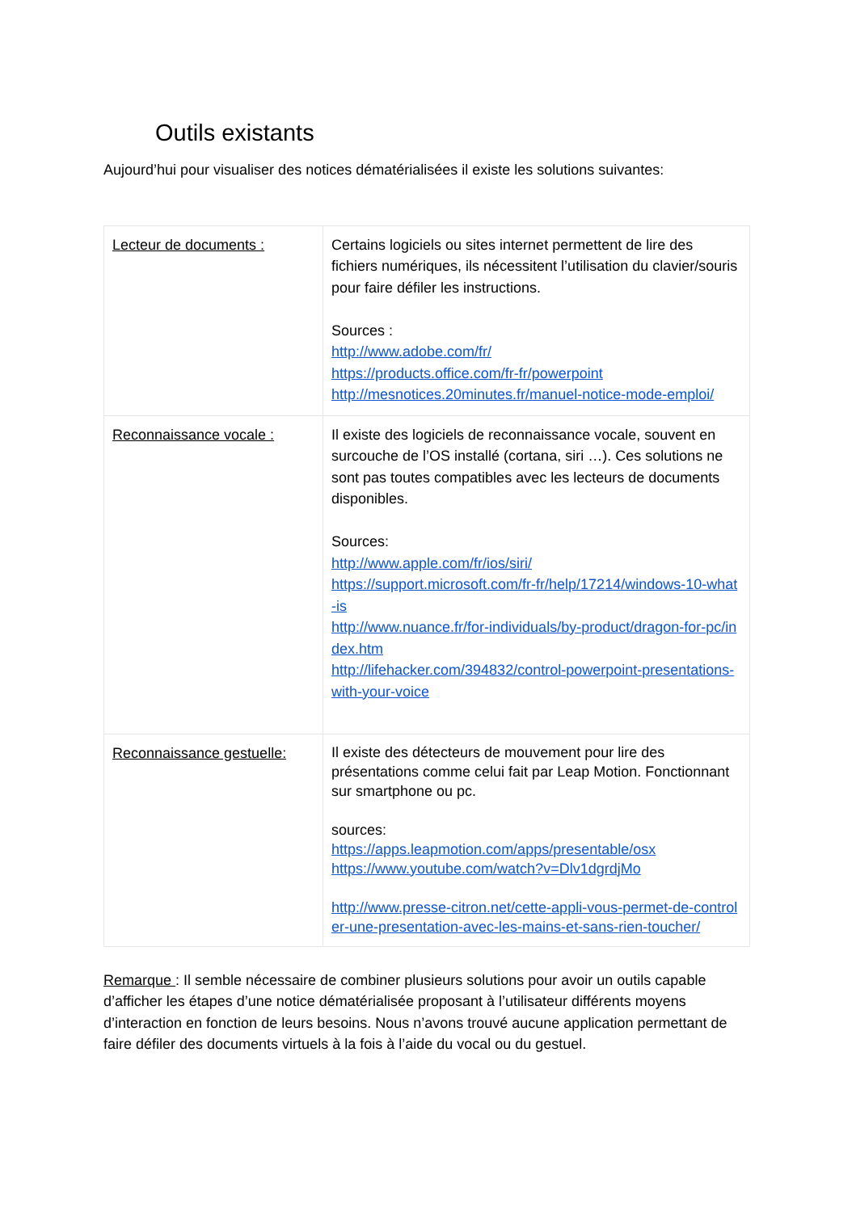Outils existants
Aujourd’hui pour visualiser des notices dématérialisées il existe les solutions suivantes:
| Lecteur de documents : | Certains logiciels ou sites internet permettent de lire des fichiers numériques, ils nécessitent l’utilisation du clavier/souris pour faire défiler les instructions. Sources : http://www.adobe.com/fr/ https://products.office.com/fr-fr/powerpoint http://mesnotices.20minutes.fr/manuel-notice-mode-emploi/ |
| Reconnaissance vocale : | Il existe des logiciels de reconnaissance vocale, souvent en surcouche de l’OS installé (cortana, siri …). Ces solutions ne sont pas toutes compatibles avec les lecteurs de documents disponibles. Sources: http://www.apple.com/fr/ios/siri/ https://support.microsoft.com/fr-fr/help/17214/windows-10-what-is http://www.nuance.fr/for-individuals/by-product/dragon-for-pc/index.htm http://lifehacker.com/394832/control-powerpoint-presentations-with-your-voice |
| Reconnaissance gestuelle: | Il existe des détecteurs de mouvement pour lire des présentations comme celui fait par Leap Motion. Fonctionnant sur smartphone ou pc. sources: https://apps.leapmotion.com/apps/presentable/osx https://www.youtube.com/watch?v=Dlv1dgrdjMo http://www.presse-citron.net/cette-appli-vous-permet-de-controler-une-presentation-avec-les-mains-et-sans-rien-toucher/ |
Remarque : Il semble nécessaire de combiner plusieurs solutions pour avoir un outils capable d’afficher les étapes d’une notice dématérialisée proposant à l’utilisateur différents moyens d’interaction en fonction de leurs besoins. Nous n’avons trouvé aucune application permettant de faire défiler des documents virtuels à la fois à l’aide du vocal ou du gestuel.